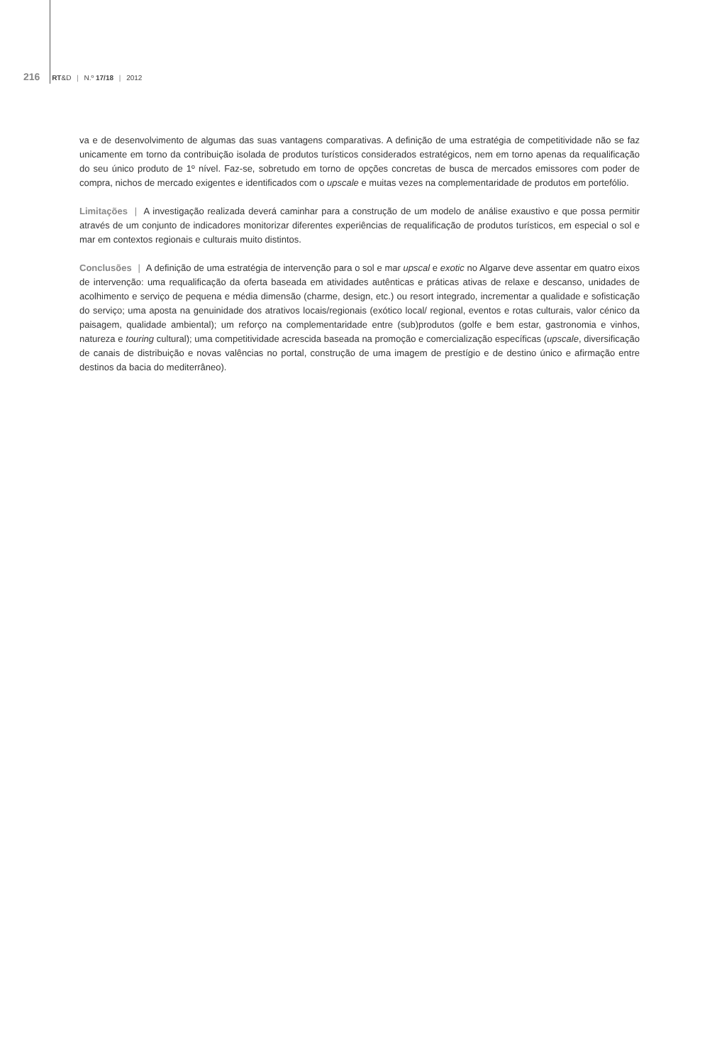216 RT&D | N.º 17/18 | 2012
va e de desenvolvimento de algumas das suas vantagens comparativas. A definição de uma estratégia de competitividade não se faz unicamente em torno da contribuição isolada de produtos turísticos considerados estratégicos, nem em torno apenas da requalificação do seu único produto de 1º nível. Faz-se, sobretudo em torno de opções concretas de busca de mercados emissores com poder de compra, nichos de mercado exigentes e identificados com o upscale e muitas vezes na complementaridade de produtos em portefólio.
Limitações | A investigação realizada deverá caminhar para a construção de um modelo de análise exaustivo e que possa permitir através de um conjunto de indicadores monitorizar diferentes experiências de requalificação de produtos turísticos, em especial o sol e mar em contextos regionais e culturais muito distintos.
Conclusões | A definição de uma estratégia de intervenção para o sol e mar upscal e exotic no Algarve deve assentar em quatro eixos de intervenção: uma requalificação da oferta baseada em atividades autênticas e práticas ativas de relaxe e descanso, unidades de acolhimento e serviço de pequena e média dimensão (charme, design, etc.) ou resort integrado, incrementar a qualidade e sofisticação do serviço; uma aposta na genuinidade dos atrativos locais/regionais (exótico local/ regional, eventos e rotas culturais, valor cénico da paisagem, qualidade ambiental); um reforço na complementaridade entre (sub)produtos (golfe e bem estar, gastronomia e vinhos, natureza e touring cultural); uma competitividade acrescida baseada na promoção e comercialização específicas (upscale, diversificação de canais de distribuição e novas valências no portal, construção de uma imagem de prestígio e de destino único e afirmação entre destinos da bacia do mediterrâneo).